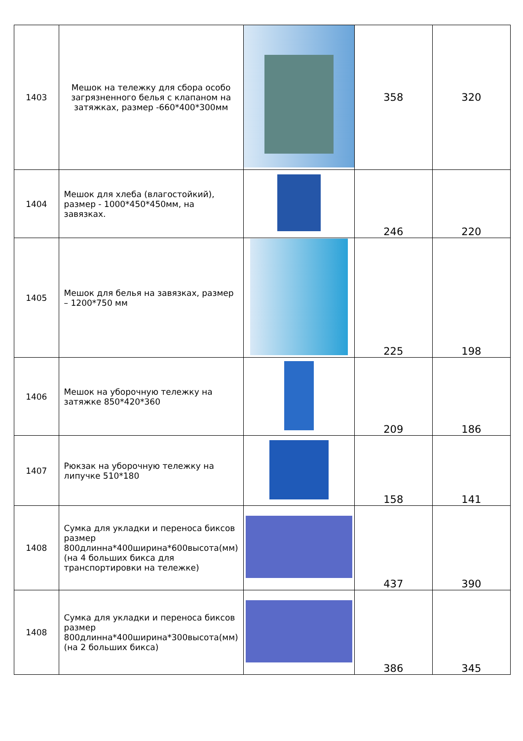| 1403 | Мешок на тележку для сбора особо загрязненного белья с клапаном на затяжках, размер -660*400*300мм | | 358 | 320 |
| 1404 | Мешок для хлеба (влагостойкий), размер - 1000*450*450мм, на завязках. | | 246 | 220 |
| 1405 | Мешок для белья на завязках, размер – 1200*750 мм | | 225 | 198 |
| 1406 | Мешок на уборочную тележку на затяжке 850*420*360 | | 209 | 186 |
| 1407 | Рюкзак на уборочную тележку на липучке 510*180 | | 158 | 141 |
| 1408 | Сумка для укладки и переноса биксов размер 800длинна*400ширина*600высота(мм) (на 4 больших бикса для транспортировки на тележке) | | 437 | 390 |
| 1408 | Сумка для укладки и переноса биксов размер 800длинна*400ширина*300высота(мм) (на 2 больших бикса) | | 386 | 345 |